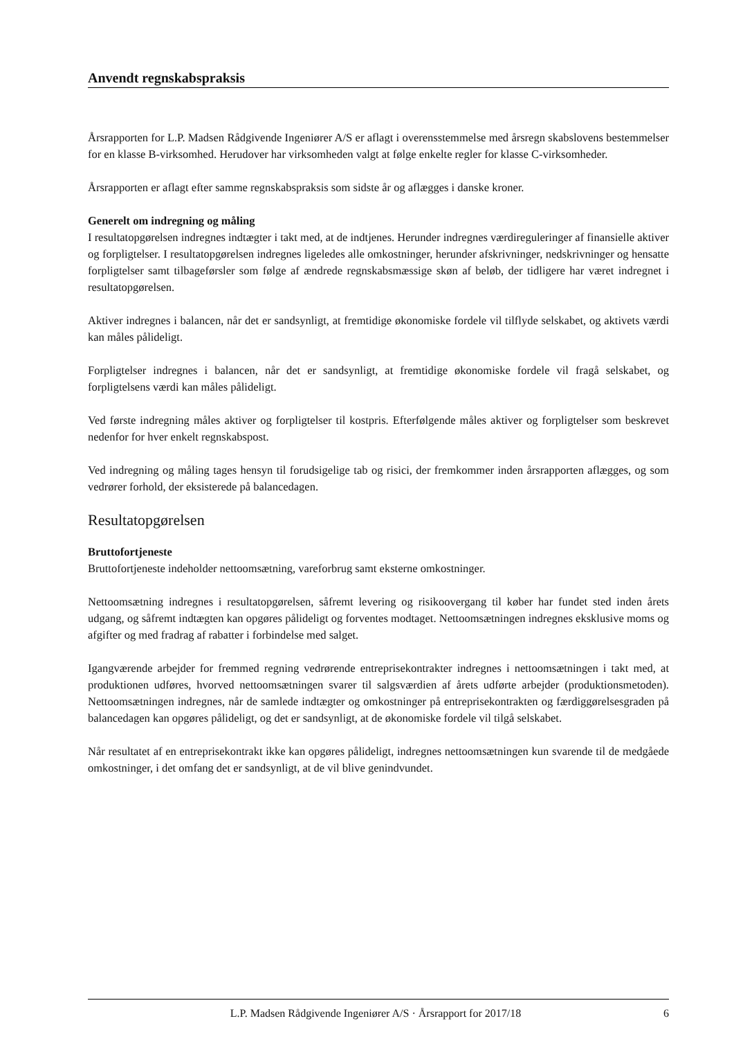Anvendt regnskabspraksis
Årsrapporten for L.P. Madsen Rådgivende Ingeniører A/S er aflagt i overensstemmelse med årsregn skabslovens bestemmelser for en klasse B-virksomhed. Herudover har virksomheden valgt at følge enkelte regler for klasse C-virksomheder.
Årsrapporten er aflagt efter samme regnskabspraksis som sidste år og aflægges i danske kroner.
Generelt om indregning og måling
I resultatopgørelsen indregnes indtægter i takt med, at de indtjenes. Herunder indregnes værdireguleringer af finansielle aktiver og forpligtelser. I resultatopgørelsen indregnes ligeledes alle omkostninger, herunder afskrivninger, nedskrivninger og hensatte forpligtelser samt tilbageførsler som følge af ændrede regnskabsmæssige skøn af beløb, der tidligere har været indregnet i resultatopgørelsen.
Aktiver indregnes i balancen, når det er sandsynligt, at fremtidige økonomiske fordele vil tilflyde selskabet, og aktivets værdi kan måles pålideligt.
Forpligtelser indregnes i balancen, når det er sandsynligt, at fremtidige økonomiske fordele vil fragå selskabet, og forpligtelsens værdi kan måles pålideligt.
Ved første indregning måles aktiver og forpligtelser til kostpris. Efterfølgende måles aktiver og forpligtelser som beskrevet nedenfor for hver enkelt regnskabspost.
Ved indregning og måling tages hensyn til forudsigelige tab og risici, der fremkommer inden årsrapporten aflægges, og som vedrører forhold, der eksisterede på balancedagen.
Resultatopgørelsen
Bruttofortjeneste
Bruttofortjeneste indeholder nettoomsætning, vareforbrug samt eksterne omkostninger.
Nettoomsætning indregnes i resultatopgørelsen, såfremt levering og risikoovergang til køber har fundet sted inden årets udgang, og såfremt indtægten kan opgøres pålideligt og forventes modtaget. Nettoomsætningen indregnes eksklusive moms og afgifter og med fradrag af rabatter i forbindelse med salget.
Igangværende arbejder for fremmed regning vedrørende entreprisekontrakter indregnes i nettoomsætningen i takt med, at produktionen udføres, hvorved nettoomsætningen svarer til salgsværdien af årets udførte arbejder (produktionsmetoden). Nettoomsætningen indregnes, når de samlede indtægter og omkostninger på entreprisekontrakten og færdiggørelsesgraden på balancedagen kan opgøres pålideligt, og det er sandsynligt, at de økonomiske fordele vil tilgå selskabet.
Når resultatet af en entreprisekontrakt ikke kan opgøres pålideligt, indregnes nettoomsætningen kun svarende til de medgåede omkostninger, i det omfang det er sandsynligt, at de vil blive genindvundet.
L.P. Madsen Rådgivende Ingeniører A/S · Årsrapport for 2017/18 6